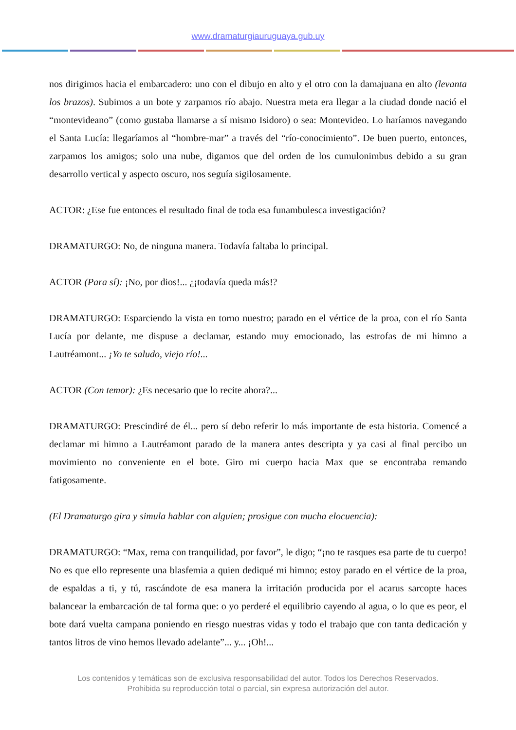www.dramaturgiauruguaya.gub.uy
nos dirigimos hacia el embarcadero: uno con el dibujo en alto y el otro con la damajuana en alto (levanta los brazos). Subimos a un bote y zarpamos río abajo. Nuestra meta era llegar a la ciudad donde nació el “montevideano” (como gustaba llamarse a sí mismo Isidoro) o sea: Montevideo. Lo haríamos navegando el Santa Lucía: llegaríamos al “hombre-mar” a través del “río-conocimiento”. De buen puerto, entonces, zarpamos los amigos; solo una nube, digamos que del orden de los cumulonimbus debido a su gran desarrollo vertical y aspecto oscuro, nos seguía sigilosamente.
ACTOR: ¿Ese fue entonces el resultado final de toda esa funambulesca investigación?
DRAMATURGO: No, de ninguna manera. Todavía faltaba lo principal.
ACTOR (Para sí): ¡No, por dios!... ¿¡todavía queda más!?
DRAMATURGO: Esparciendo la vista en torno nuestro; parado en el vértice de la proa, con el río Santa Lucía por delante, me dispuse a declamar, estando muy emocionado, las estrofas de mi himno a Lautréamont... ¡Yo te saludo, viejo río!...
ACTOR (Con temor): ¿Es necesario que lo recite ahora?...
DRAMATURGO: Prescindiré de él... pero sí debo referir lo más importante de esta historia. Comencé a declamar mi himno a Lautréamont parado de la manera antes descripta y ya casi al final percibo un movimiento no conveniente en el bote. Giro mi cuerpo hacia Max que se encontraba remando fatigosamente.
(El Dramaturgo gira y simula hablar con alguien; prosigue con mucha elocuencia):
DRAMATURGO: “Max, rema con tranquilidad, por favor”, le digo; “¡no te rasques esa parte de tu cuerpo! No es que ello represente una blasfemia a quien dediqué mi himno; estoy parado en el vértice de la proa, de espaldas a ti, y tú, rascándote de esa manera la irritación producida por el acarus sarcopte haces balancear la embarcación de tal forma que: o yo perderé el equilibrio cayendo al agua, o lo que es peor, el bote dará vuelta campana poniendo en riesgo nuestras vidas y todo el trabajo que con tanta dedicación y tantos litros de vino hemos llevado adelante”... y... ¡Oh!...
Los contenidos y temáticas son de exclusiva responsabilidad del autor. Todos los Derechos Reservados.
Prohibida su reproducción total o parcial, sin expresa autorización del autor.